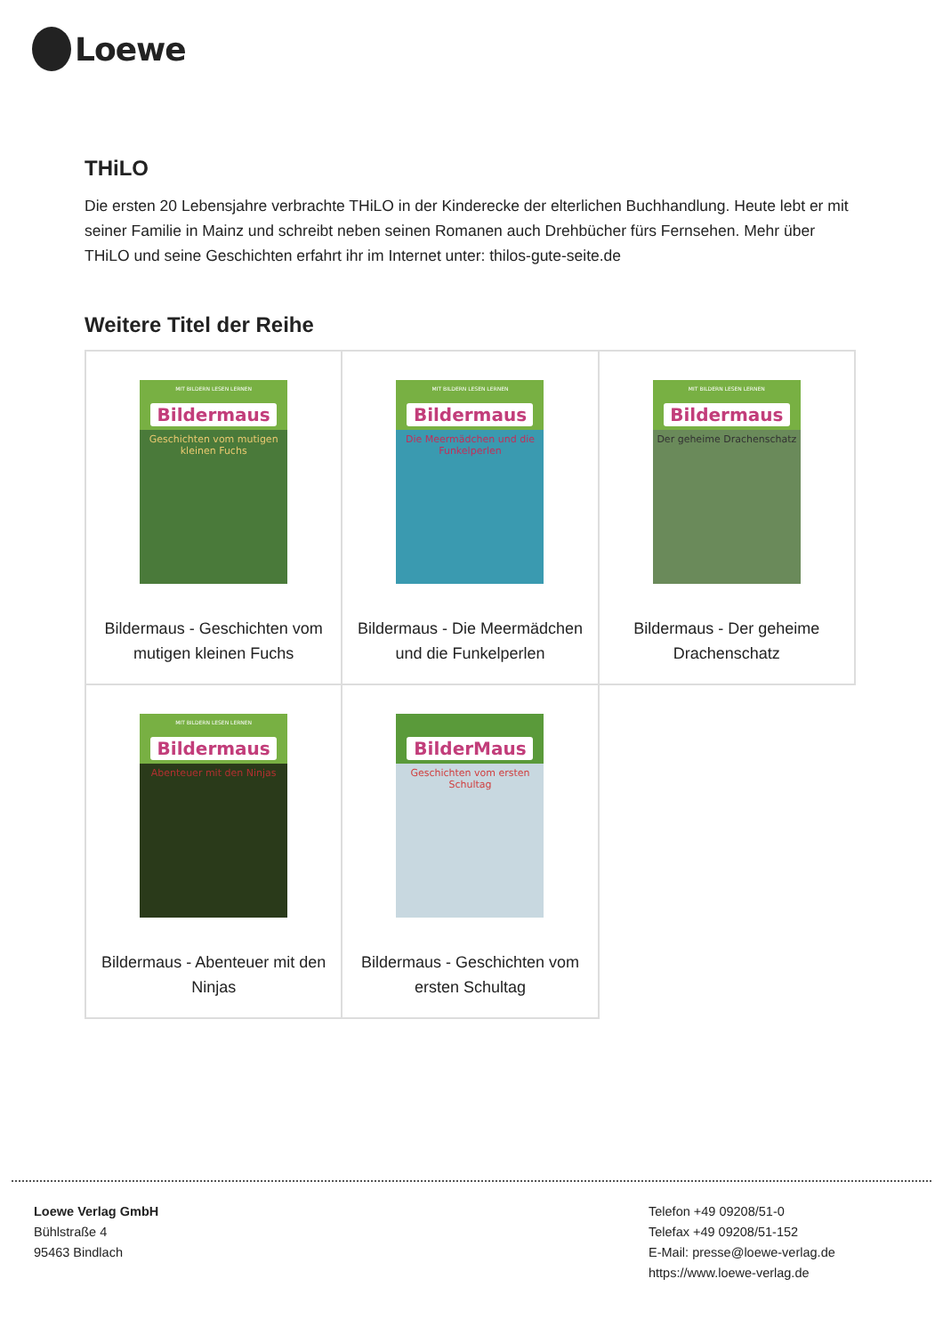Loewe
THiLO
Die ersten 20 Lebensjahre verbrachte THiLO in der Kinderecke der elterlichen Buchhandlung. Heute lebt er mit seiner Familie in Mainz und schreibt neben seinen Romanen auch Drehbücher fürs Fernsehen. Mehr über THiLO und seine Geschichten erfahrt ihr im Internet unter: thilos-gute-seite.de
Weitere Titel der Reihe
| MIT BILDERN LESEN LERNEN Bildermaus Geschichten vom mutigen kleinen Fuchs Bildermaus - Geschichten vom mutigen kleinen Fuchs | MIT BILDERN LESEN LERNEN Bildermaus Die Meermädchen und die Funkelperlen Bildermaus - Die Meermädchen und die Funkelperlen | MIT BILDERN LESEN LERNEN Bildermaus Der geheime Drachenschatz Bildermaus - Der geheime Drachenschatz |
| MIT BILDERN LESEN LERNEN Bildermaus Abenteuer mit den Ninjas Bildermaus - Abenteuer mit den Ninjas | BilderMaus Geschichten vom ersten Schultag Bildermaus - Geschichten vom ersten Schultag | |
Loewe Verlag GmbH
Bühlstraße 4
95463 Bindlach
Telefon +49 09208/51-0
Telefax +49 09208/51-152
E-Mail: presse@loewe-verlag.de
https://www.loewe-verlag.de